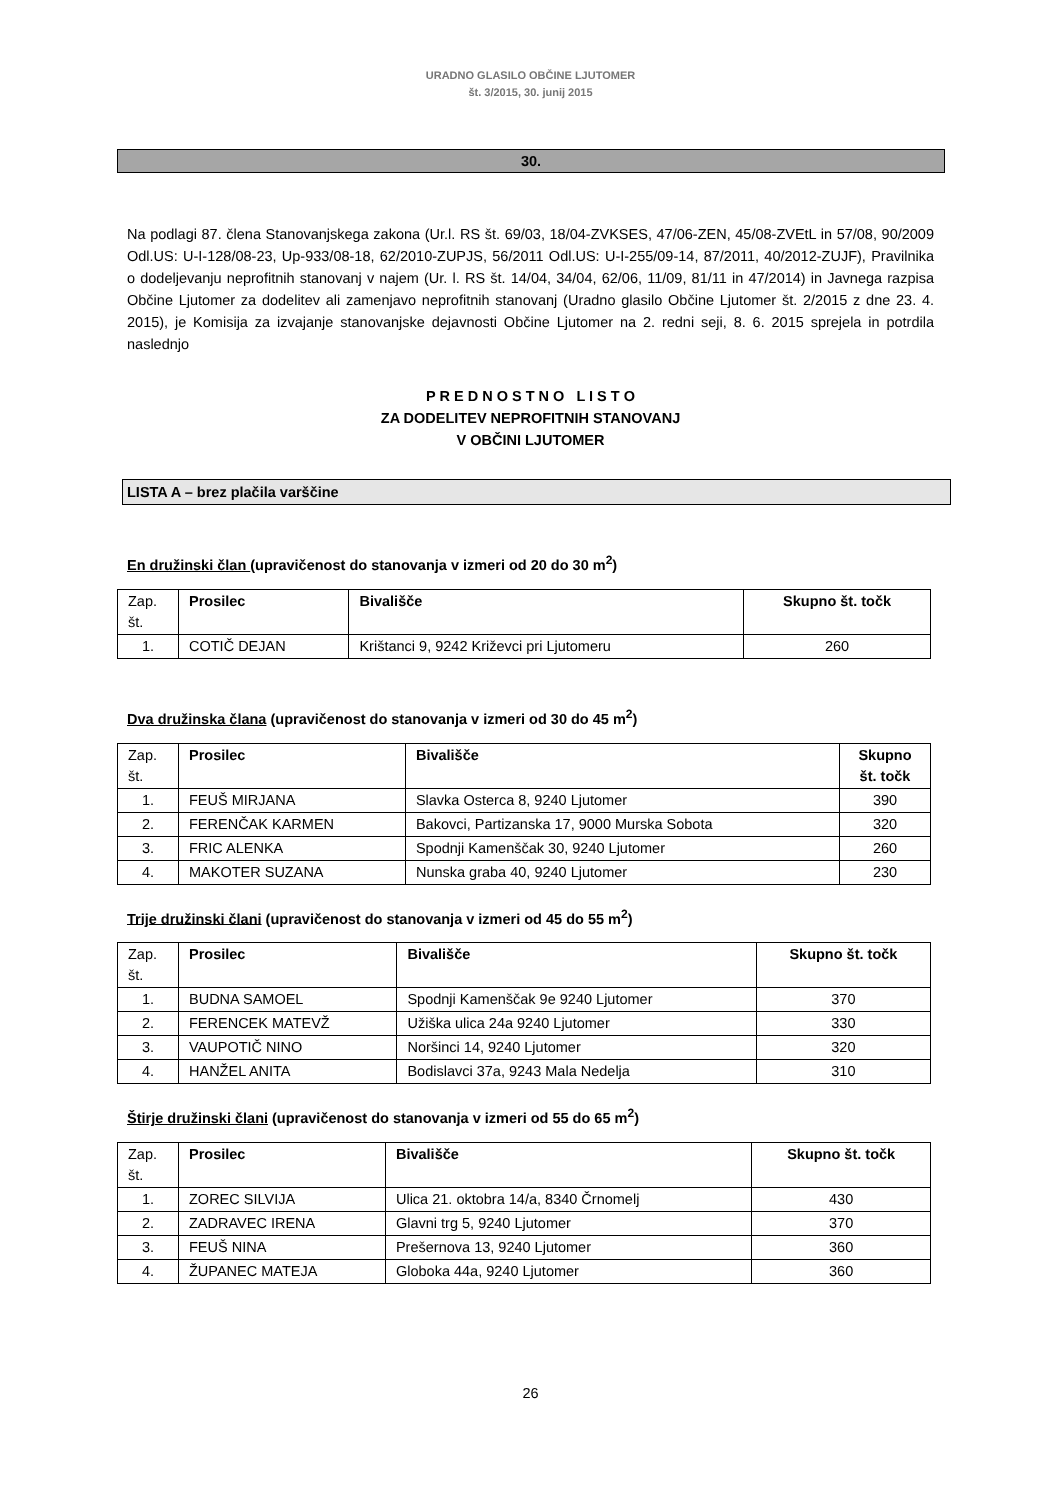URADNO GLASILO OBČINE LJUTOMER
št. 3/2015, 30. junij 2015
30.
Na podlagi 87. člena Stanovanjskega zakona (Ur.l. RS št. 69/03, 18/04-ZVKSES, 47/06-ZEN, 45/08-ZVEtL in 57/08, 90/2009 Odl.US: U-I-128/08-23, Up-933/08-18, 62/2010-ZUPJS, 56/2011 Odl.US: U-I-255/09-14, 87/2011, 40/2012-ZUJF), Pravilnika o dodeljevanju neprofitnih stanovanj v najem (Ur. l. RS št. 14/04, 34/04, 62/06, 11/09, 81/11 in 47/2014) in Javnega razpisa Občine Ljutomer za dodelitev ali zamenjavo neprofitnih stanovanj (Uradno glasilo Občine Ljutomer št. 2/2015 z dne 23. 4. 2015), je Komisija za izvajanje stanovanjske dejavnosti Občine Ljutomer na 2. redni seji, 8. 6. 2015 sprejela in potrdila naslednjo
P R E D N O S T N O L I S T O
ZA DODELITEV NEPROFITNIH STANOVANJ
V OBČINI LJUTOMER
LISTA A – brez plačila varščine
En družinski član (upravičenost do stanovanja v izmeri od 20 do 30 m<sup>2</sup>)
| Zap. št. | Prosilec | Bivališče | Skupno št. točk |
| 1. | COTIČ DEJAN | Krištanci 9, 9242 Križevci pri Ljutomeru | 260 |
Dva družinska člana (upravičenost do stanovanja v izmeri od 30 do 45 m<sup>2</sup>)
| Zap. št. | Prosilec | Bivališče | Skupno št. točk |
| 1. | FEUŠ MIRJANA | Slavka Osterca 8, 9240 Ljutomer | 390 |
| 2. | FERENČAK KARMEN | Bakovci, Partizanska 17, 9000 Murska Sobota | 320 |
| 3. | FRIC ALENKA | Spodnji Kamenščak 30, 9240 Ljutomer | 260 |
| 4. | MAKOTER SUZANA | Nunska graba 40, 9240 Ljutomer | 230 |
Trije družinski člani (upravičenost do stanovanja v izmeri od 45 do 55 m<sup>2</sup>)
| Zap. št. | Prosilec | Bivališče | Skupno št. točk |
| 1. | BUDNA SAMOEL | Spodnji Kamenščak 9e 9240 Ljutomer | 370 |
| 2. | FERENCEK MATEVŽ | Užiška ulica 24a 9240 Ljutomer | 330 |
| 3. | VAUPOTIČ NINO | Noršinci 14, 9240 Ljutomer | 320 |
| 4. | HANŽEL ANITA | Bodislavci 37a, 9243 Mala Nedelja | 310 |
Štirje družinski člani (upravičenost do stanovanja v izmeri od 55 do 65 m<sup>2</sup>)
| Zap. št. | Prosilec | Bivališče | Skupno št. točk |
| 1. | ZOREC SILVIJA | Ulica 21. oktobra 14/a, 8340 Črnomelj | 430 |
| 2. | ZADRAVEC IRENA | Glavni trg 5, 9240 Ljutomer | 370 |
| 3. | FEUŠ NINA | Prešernova 13, 9240 Ljutomer | 360 |
| 4. | ŽUPANEC MATEJA | Globoka 44a, 9240 Ljutomer | 360 |
26